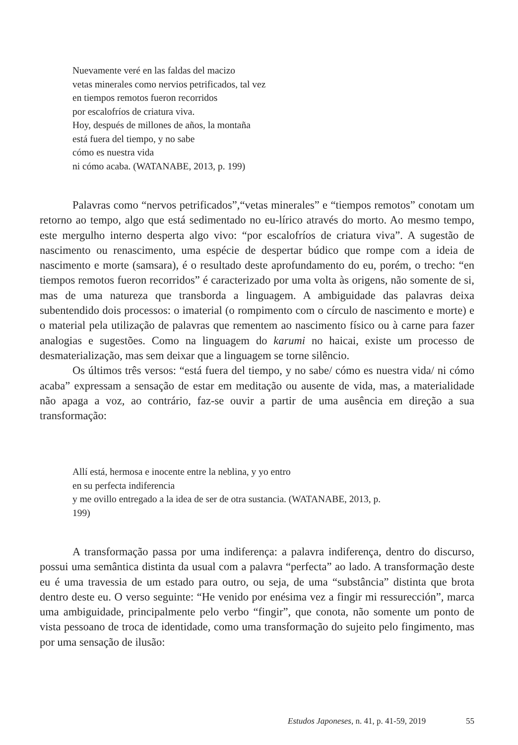Nuevamente veré en las faldas del macizo
vetas minerales como nervios petrificados, tal vez
en tiempos remotos fueron recorridos
por escalofríos de criatura viva.
Hoy, después de millones de años, la montaña
está fuera del tiempo, y no sabe
cómo es nuestra vida
ni cómo acaba. (WATANABE, 2013, p. 199)
Palavras como “nervos petrificados”,“vetas minerales” e “tiempos remotos” conotam um retorno ao tempo, algo que está sedimentado no eu-lírico através do morto. Ao mesmo tempo, este mergulho interno desperta algo vivo: “por escalofríos de criatura viva”. A sugestão de nascimento ou renascimento, uma espécie de despertar búdico que rompe com a ideia de nascimento e morte (samsara), é o resultado deste aprofundamento do eu, porém, o trecho: “en tiempos remotos fueron recorridos” é caracterizado por uma volta às origens, não somente de si, mas de uma natureza que transborda a linguagem. A ambiguidade das palavras deixa subentendido dois processos: o imaterial (o rompimento com o círculo de nascimento e morte) e o material pela utilização de palavras que rementem ao nascimento físico ou à carne para fazer analogias e sugestões. Como na linguagem do karumi no haicai, existe um processo de desmaterialização, mas sem deixar que a linguagem se torne silêncio.
Os últimos três versos: “está fuera del tiempo, y no sabe/ cómo es nuestra vida/ ni cómo acaba” expressam a sensação de estar em meditação ou ausente de vida, mas, a materialidade não apaga a voz, ao contrário, faz-se ouvir a partir de uma ausência em direção a sua transformação:
Allí está, hermosa e inocente entre la neblina, y yo entro
en su perfecta indiferencia
y me ovillo entregado a la idea de ser de otra sustancia. (WATANABE, 2013, p.
199)
A transformação passa por uma indiferença: a palavra indiferença, dentro do discurso, possui uma semântica distinta da usual com a palavra “perfecta” ao lado. A transformação deste eu é uma travessia de um estado para outro, ou seja, de uma “substância” distinta que brota dentro deste eu. O verso seguinte: “He venido por enésima vez a fingir mi ressurección”, marca uma ambiguidade, principalmente pelo verbo “fingir”, que conota, não somente um ponto de vista pessoano de troca de identidade, como uma transformação do sujeito pelo fingimento, mas por uma sensação de ilusão:
Estudos Japoneses, n. 41, p. 41-59, 2019 55